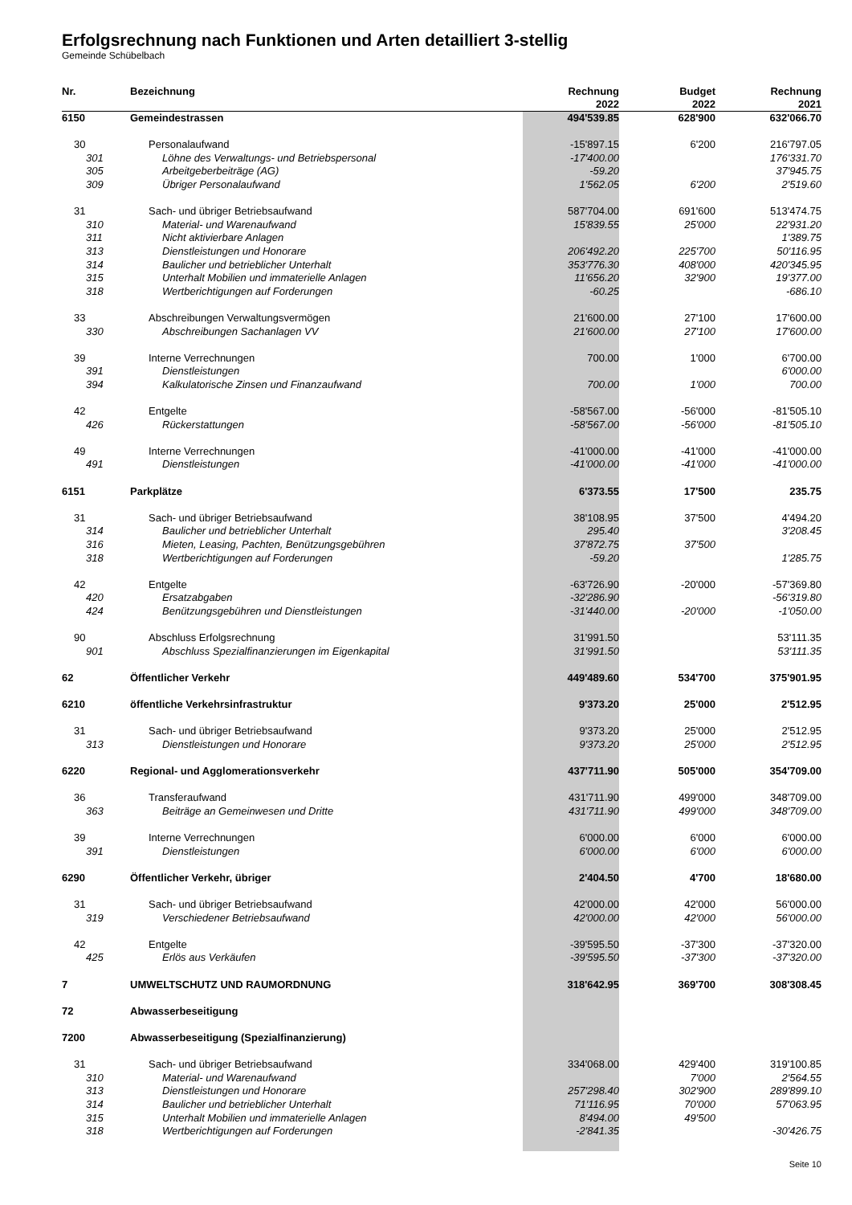Erfolgsrechnung nach Funktionen und Arten detailliert 3-stellig
Gemeinde Schübelbach
| Nr. | Bezeichnung | Rechnung 2022 | Budget 2022 | Rechnung 2021 |
| --- | --- | --- | --- | --- |
| 6150 | Gemeindestrassen | 494'539.85 | 628'900 | 632'066.70 |
| 30 | Personalaufwand | -15'897.15 | 6'200 | 216'797.05 |
| 301 | Löhne des Verwaltungs- und Betriebspersonal | -17'400.00 | | 176'331.70 |
| 305 | Arbeitgeberbeiträge (AG) | -59.20 | | 37'945.75 |
| 309 | Übriger Personalaufwand | 1'562.05 | 6'200 | 2'519.60 |
| 31 | Sach- und übriger Betriebsaufwand | 587'704.00 | 691'600 | 513'474.75 |
| 310 | Material- und Warenaufwand | 15'839.55 | 25'000 | 22'931.20 |
| 311 | Nicht aktivierbare Anlagen | | | 1'389.75 |
| 313 | Dienstleistungen und Honorare | 206'492.20 | 225'700 | 50'116.95 |
| 314 | Baulicher und betrieblicher Unterhalt | 353'776.30 | 408'000 | 420'345.95 |
| 315 | Unterhalt Mobilien und immaterielle Anlagen | 11'656.20 | 32'900 | 19'377.00 |
| 318 | Wertberichtigungen auf Forderungen | -60.25 | | -686.10 |
| 33 | Abschreibungen Verwaltungsvermögen | 21'600.00 | 27'100 | 17'600.00 |
| 330 | Abschreibungen Sachanlagen VV | 21'600.00 | 27'100 | 17'600.00 |
| 39 | Interne Verrechnungen | 700.00 | 1'000 | 6'700.00 |
| 391 | Dienstleistungen | | | 6'000.00 |
| 394 | Kalkulatorische Zinsen und Finanzaufwand | 700.00 | 1'000 | 700.00 |
| 42 | Entgelte | -58'567.00 | -56'000 | -81'505.10 |
| 426 | Rückerstattungen | -58'567.00 | -56'000 | -81'505.10 |
| 49 | Interne Verrechnungen | -41'000.00 | -41'000 | -41'000.00 |
| 491 | Dienstleistungen | -41'000.00 | -41'000 | -41'000.00 |
| 6151 | Parkplätze | 6'373.55 | 17'500 | 235.75 |
| 31 | Sach- und übriger Betriebsaufwand | 38'108.95 | 37'500 | 4'494.20 |
| 314 | Baulicher und betrieblicher Unterhalt | 295.40 | | 3'208.45 |
| 316 | Mieten, Leasing, Pachten, Benützungsgebühren | 37'872.75 | 37'500 | |
| 318 | Wertberichtigungen auf Forderungen | -59.20 | | 1'285.75 |
| 42 | Entgelte | -63'726.90 | -20'000 | -57'369.80 |
| 420 | Ersatzabgaben | -32'286.90 | | -56'319.80 |
| 424 | Benützungsgebühren und Dienstleistungen | -31'440.00 | -20'000 | -1'050.00 |
| 90 | Abschluss Erfolgsrechnung | 31'991.50 | | 53'111.35 |
| 901 | Abschluss Spezialfinanzierungen im Eigenkapital | 31'991.50 | | 53'111.35 |
| 62 | Öffentlicher Verkehr | 449'489.60 | 534'700 | 375'901.95 |
| 6210 | öffentliche Verkehrsinfrastruktur | 9'373.20 | 25'000 | 2'512.95 |
| 31 | Sach- und übriger Betriebsaufwand | 9'373.20 | 25'000 | 2'512.95 |
| 313 | Dienstleistungen und Honorare | 9'373.20 | 25'000 | 2'512.95 |
| 6220 | Regional- und Agglomerationsverkehr | 437'711.90 | 505'000 | 354'709.00 |
| 36 | Transferaufwand | 431'711.90 | 499'000 | 348'709.00 |
| 363 | Beiträge an Gemeinwesen und Dritte | 431'711.90 | 499'000 | 348'709.00 |
| 39 | Interne Verrechnungen | 6'000.00 | 6'000 | 6'000.00 |
| 391 | Dienstleistungen | 6'000.00 | 6'000 | 6'000.00 |
| 6290 | Öffentlicher Verkehr, übriger | 2'404.50 | 4'700 | 18'680.00 |
| 31 | Sach- und übriger Betriebsaufwand | 42'000.00 | 42'000 | 56'000.00 |
| 319 | Verschiedener Betriebsaufwand | 42'000.00 | 42'000 | 56'000.00 |
| 42 | Entgelte | -39'595.50 | -37'300 | -37'320.00 |
| 425 | Erlös aus Verkäufen | -39'595.50 | -37'300 | -37'320.00 |
| 7 | UMWELTSCHUTZ UND RAUMORDNUNG | 318'642.95 | 369'700 | 308'308.45 |
| 72 | Abwasserbeseitigung | | | |
| 7200 | Abwasserbeseitigung (Spezialfinanzierung) | | | |
| 31 | Sach- und übriger Betriebsaufwand | 334'068.00 | 429'400 | 319'100.85 |
| 310 | Material- und Warenaufwand | | 7'000 | 2'564.55 |
| 313 | Dienstleistungen und Honorare | 257'298.40 | 302'900 | 289'899.10 |
| 314 | Baulicher und betrieblicher Unterhalt | 71'116.95 | 70'000 | 57'063.95 |
| 315 | Unterhalt Mobilien und immaterielle Anlagen | 8'494.00 | 49'500 | |
| 318 | Wertberichtigungen auf Forderungen | -2'841.35 | | -30'426.75 |
Seite 10